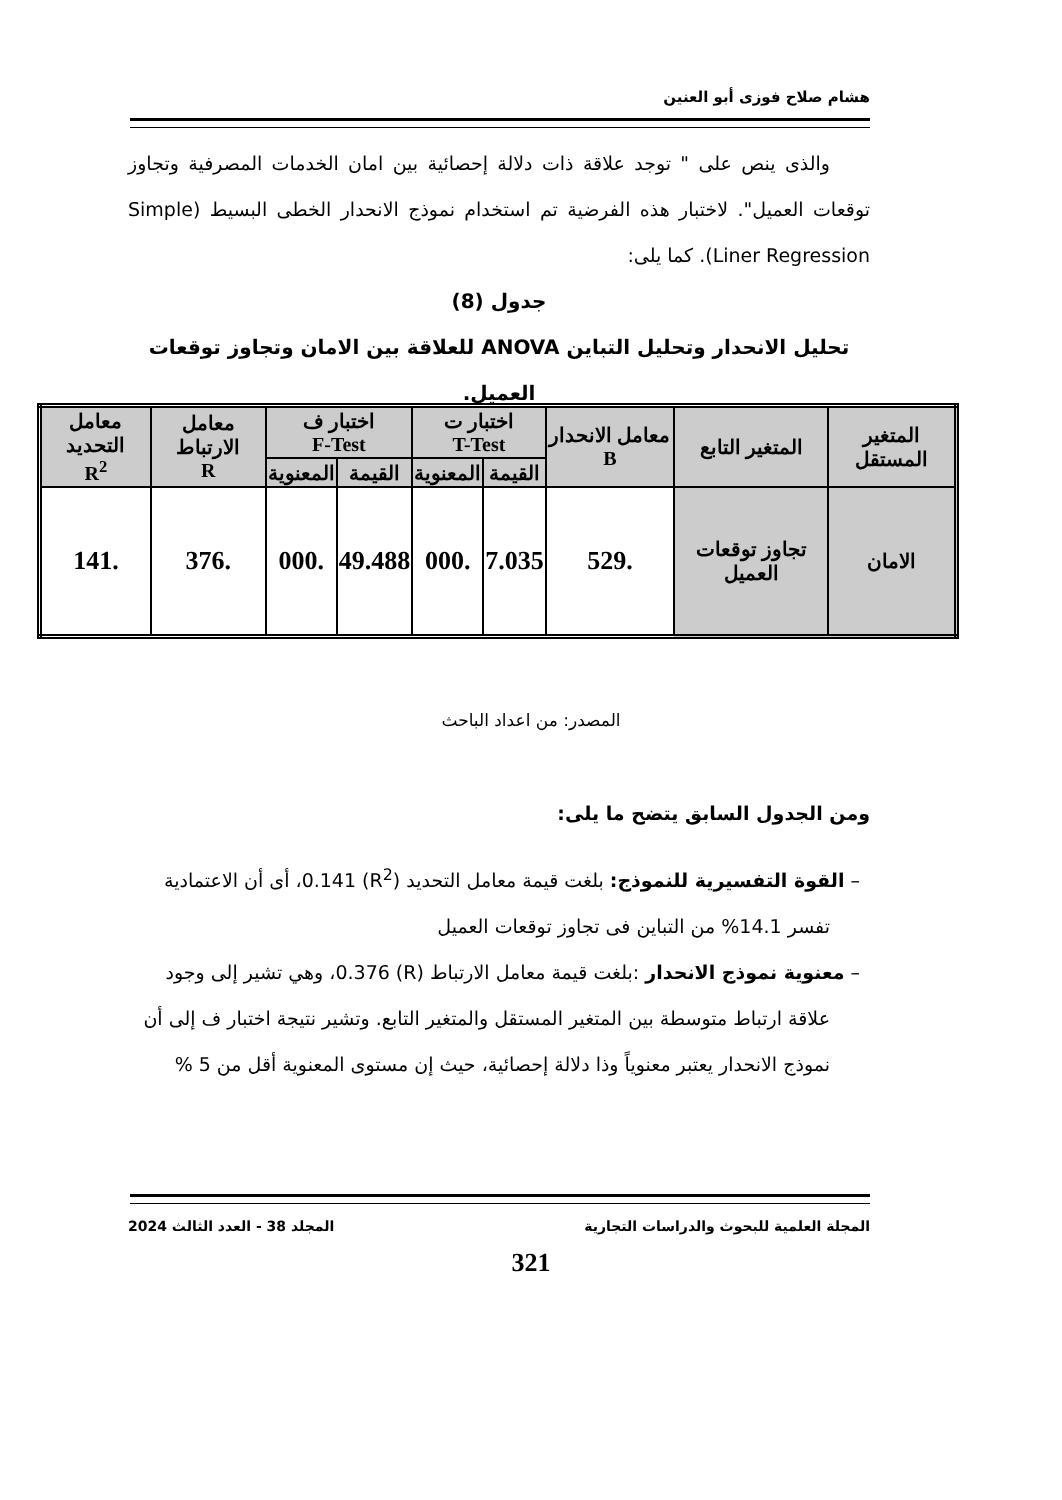هشام صلاح فوزى أبو العنين
والذى ينص على " توجد علاقة ذات دلالة إحصائية بين امان الخدمات المصرفية وتجاوز توقعات العميل". لاختبار هذه الفرضية تم استخدام نموذج الانحدار الخطى البسيط (Simple Liner Regression). كما يلى:
جدول (8)
تحليل الانحدار وتحليل التباين ANOVA للعلاقة بين الامان وتجاوز توقعات العميل.
| المتغير المستقل | المتغير التابع | معامل الانحدار B | اختبار ت T-Test | | اختبار ف F-Test | | معامل الارتباط R | معامل التحديد R<sup>2</sup> |
| --- | --- | --- | --- | --- | --- | --- | --- | --- |
| | | | القيمة | المعنوية | القيمة | المعنوية | | |
| الامان | تجاوز توقعات العميل | .529 | 7.035 | .000 | 49.488 | .000 | .376 | .141 |
المصدر: من اعداد الباحث
ومن الجدول السابق يتضح ما يلى:
– القوة التفسيرية للنموذج: بلغت قيمة معامل التحديد (R<sup>2</sup>) 0.141، أى أن الاعتمادية تفسر 14.1% من التباين فى تجاوز توقعات العميل
– معنوية نموذج الانحدار :بلغت قيمة معامل الارتباط (R) 0.376، وهي تشير إلى وجود علاقة ارتباط متوسطة بين المتغير المستقل والمتغير التابع. وتشير نتيجة اختبار ف إلى أن نموذج الانحدار يعتبر معنوياً وذا دلالة إحصائية، حيث إن مستوى المعنوية أقل من 5 %
المجلة العلمية للبحوث والدراسات التجارية المجلد 38 - العدد الثالث 2024
321